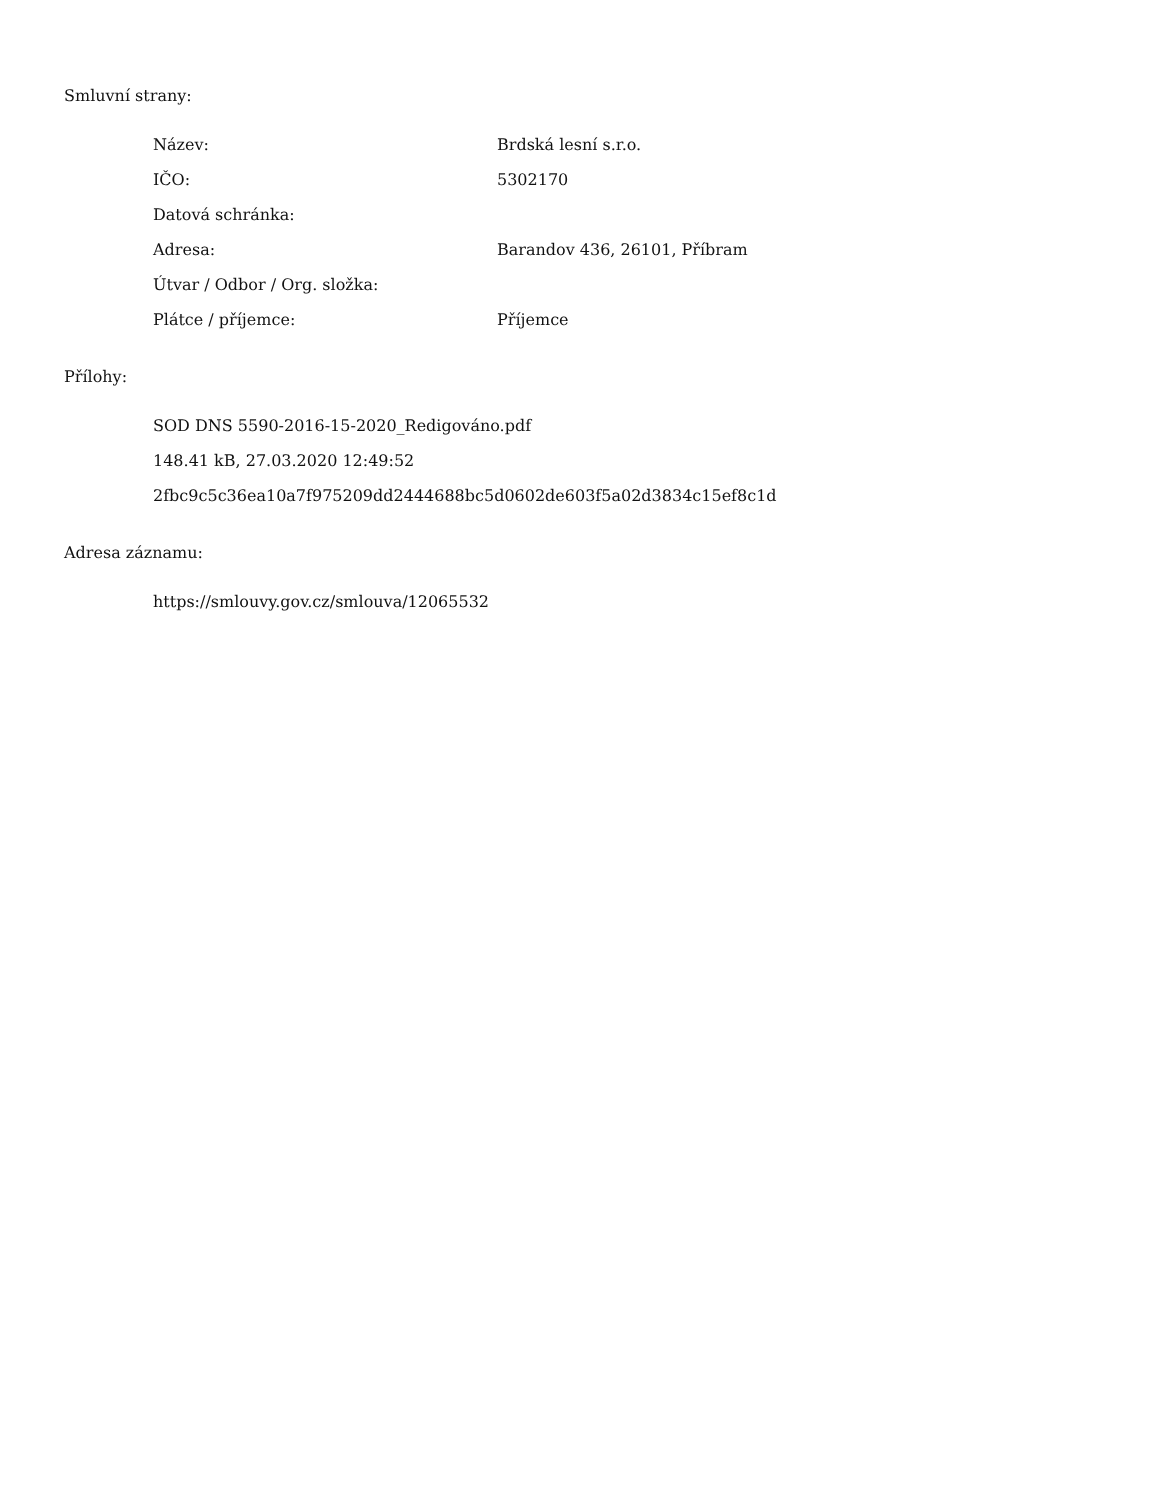Smluvní strany:
| Název: | Brdská lesní s.r.o. |
| IČO: | 5302170 |
| Datová schránka: | |
| Adresa: | Barandov 436, 26101, Příbram |
| Útvar / Odbor / Org. složka: | |
| Plátce / příjemce: | Příjemce |
Přílohy:
SOD DNS 5590-2016-15-2020_Redigováno.pdf
148.41 kB, 27.03.2020 12:49:52
2fbc9c5c36ea10a7f975209dd2444688bc5d0602de603f5a02d3834c15ef8c1d
Adresa záznamu:
https://smlouvy.gov.cz/smlouva/12065532